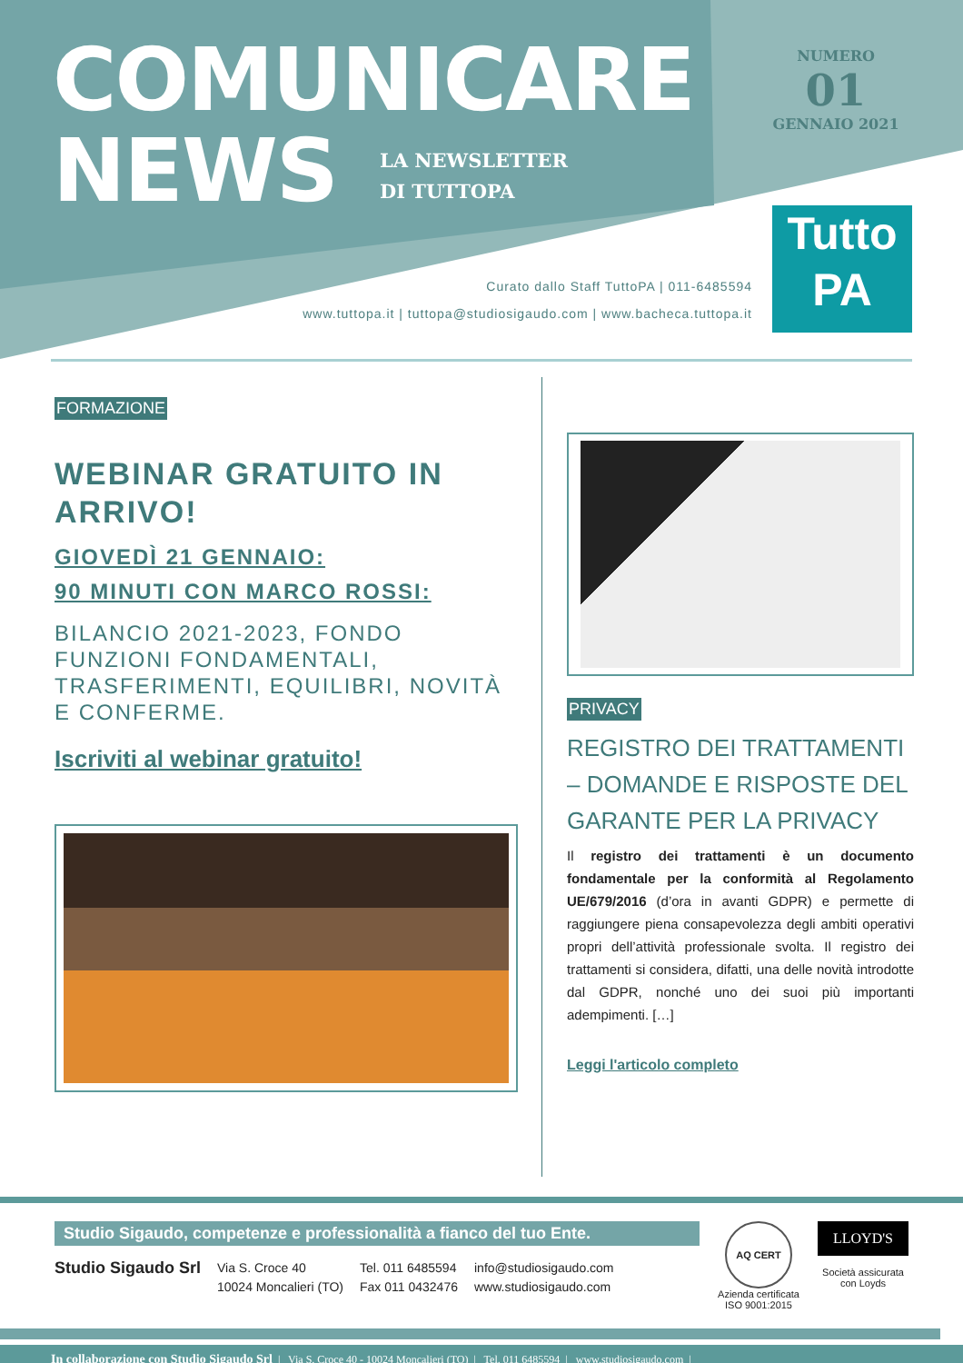COMUNICARE
NEWS
LA NEWSLETTER
DI TUTTOPA
NUMERO
01
GENNAIO 2021
Tutto
PA
Curato dallo Staff TuttoPA | 011-6485594
www.tuttopa.it | tuttopa@studiosigaudo.com | www.bacheca.tuttopa.it
FORMAZIONE
WEBINAR GRATUITO IN ARRIVO!
GIOVEDÌ 21 GENNAIO:
90 MINUTI CON MARCO ROSSI:
BILANCIO 2021-2023, FONDO FUNZIONI FONDAMENTALI, TRASFERIMENTI, EQUILIBRI, NOVITÀ E CONFERME.
Iscriviti al webinar gratuito!
PRIVACY
REGISTRO DEI TRATTAMENTI – DOMANDE E RISPOSTE DEL GARANTE PER LA PRIVACY
Il registro dei trattamenti è un documento fondamentale per la conformità al Regolamento UE/679/2016 (d’ora in avanti GDPR) e permette di raggiungere piena consapevolezza degli ambiti operativi propri dell’attività professionale svolta. Il registro dei trattamenti si considera, difatti, una delle novità introdotte dal GDPR, nonché uno dei suoi più importanti adempimenti. […]
Leggi l'articolo completo
Studio Sigaudo, competenze e professionalità a fianco del tuo Ente.
Studio Sigaudo Srl
Via S. Croce 40
10024 Moncalieri (TO)
Tel. 011 6485594
Fax 011 0432476
info@studiosigaudo.com
www.studiosigaudo.com
AQ CERT
Azienda certificata ISO 9001:2015
LLOYD'S
Società assicurata con Loyds
In collaborazione con Studio Sigaudo Srl | Via S. Croce 40 - 10024 Moncalieri (TO) | Tel. 011 6485594 | www.studiosigaudo.com |